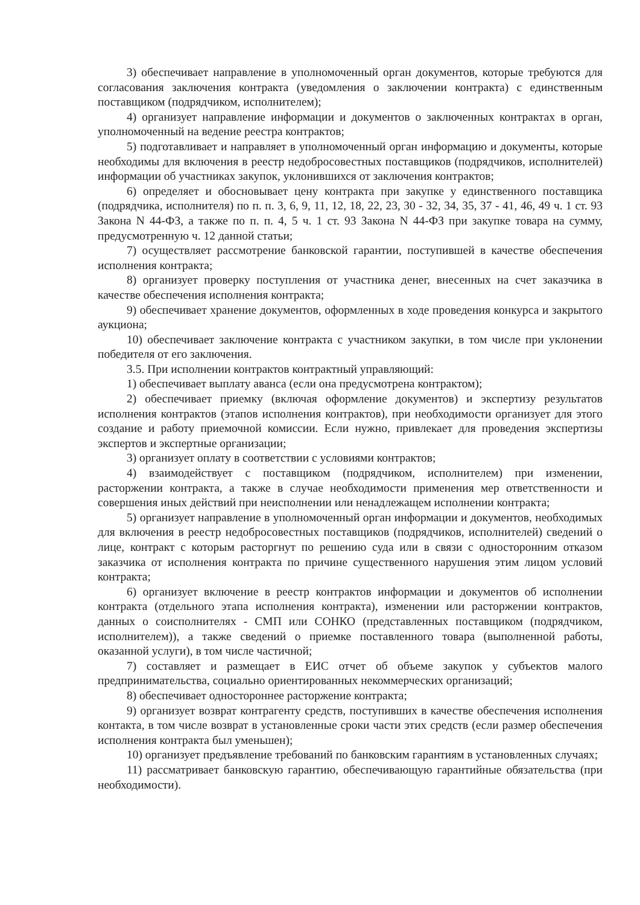3) обеспечивает направление в уполномоченный орган документов, которые требуются для согласования заключения контракта (уведомления о заключении контракта) с единственным поставщиком (подрядчиком, исполнителем);
4) организует направление информации и документов о заключенных контрактах в орган, уполномоченный на ведение реестра контрактов;
5) подготавливает и направляет в уполномоченный орган информацию и документы, которые необходимы для включения в реестр недобросовестных поставщиков (подрядчиков, исполнителей) информации об участниках закупок, уклонившихся от заключения контрактов;
6) определяет и обосновывает цену контракта при закупке у единственного поставщика (подрядчика, исполнителя) по п. п. 3, 6, 9, 11, 12, 18, 22, 23, 30 - 32, 34, 35, 37 - 41, 46, 49 ч. 1 ст. 93 Закона N 44-ФЗ, а также по п. п. 4, 5 ч. 1 ст. 93 Закона N 44-ФЗ при закупке товара на сумму, предусмотренную ч. 12 данной статьи;
7) осуществляет рассмотрение банковской гарантии, поступившей в качестве обеспечения исполнения контракта;
8) организует проверку поступления от участника денег, внесенных на счет заказчика в качестве обеспечения исполнения контракта;
9) обеспечивает хранение документов, оформленных в ходе проведения конкурса и закрытого аукциона;
10) обеспечивает заключение контракта с участником закупки, в том числе при уклонении победителя от его заключения.
3.5. При исполнении контрактов контрактный управляющий:
1) обеспечивает выплату аванса (если она предусмотрена контрактом);
2) обеспечивает приемку (включая оформление документов) и экспертизу результатов исполнения контрактов (этапов исполнения контрактов), при необходимости организует для этого создание и работу приемочной комиссии. Если нужно, привлекает для проведения экспертизы экспертов и экспертные организации;
3) организует оплату в соответствии с условиями контрактов;
4) взаимодействует с поставщиком (подрядчиком, исполнителем) при изменении, расторжении контракта, а также в случае необходимости применения мер ответственности и совершения иных действий при неисполнении или ненадлежащем исполнении контракта;
5) организует направление в уполномоченный орган информации и документов, необходимых для включения в реестр недобросовестных поставщиков (подрядчиков, исполнителей) сведений о лице, контракт с которым расторгнут по решению суда или в связи с односторонним отказом заказчика от исполнения контракта по причине существенного нарушения этим лицом условий контракта;
6) организует включение в реестр контрактов информации и документов об исполнении контракта (отдельного этапа исполнения контракта), изменении или расторжении контрактов, данных о соисполнителях - СМП или СОНКО (представленных поставщиком (подрядчиком, исполнителем)), а также сведений о приемке поставленного товара (выполненной работы, оказанной услуги), в том числе частичной;
7) составляет и размещает в ЕИС отчет об объеме закупок у субъектов малого предпринимательства, социально ориентированных некоммерческих организаций;
8) обеспечивает одностороннее расторжение контракта;
9) организует возврат контрагенту средств, поступивших в качестве обеспечения исполнения контакта, в том числе возврат в установленные сроки части этих средств (если размер обеспечения исполнения контракта был уменьшен);
10) организует предъявление требований по банковским гарантиям в установленных случаях;
11) рассматривает банковскую гарантию, обеспечивающую гарантийные обязательства (при необходимости).